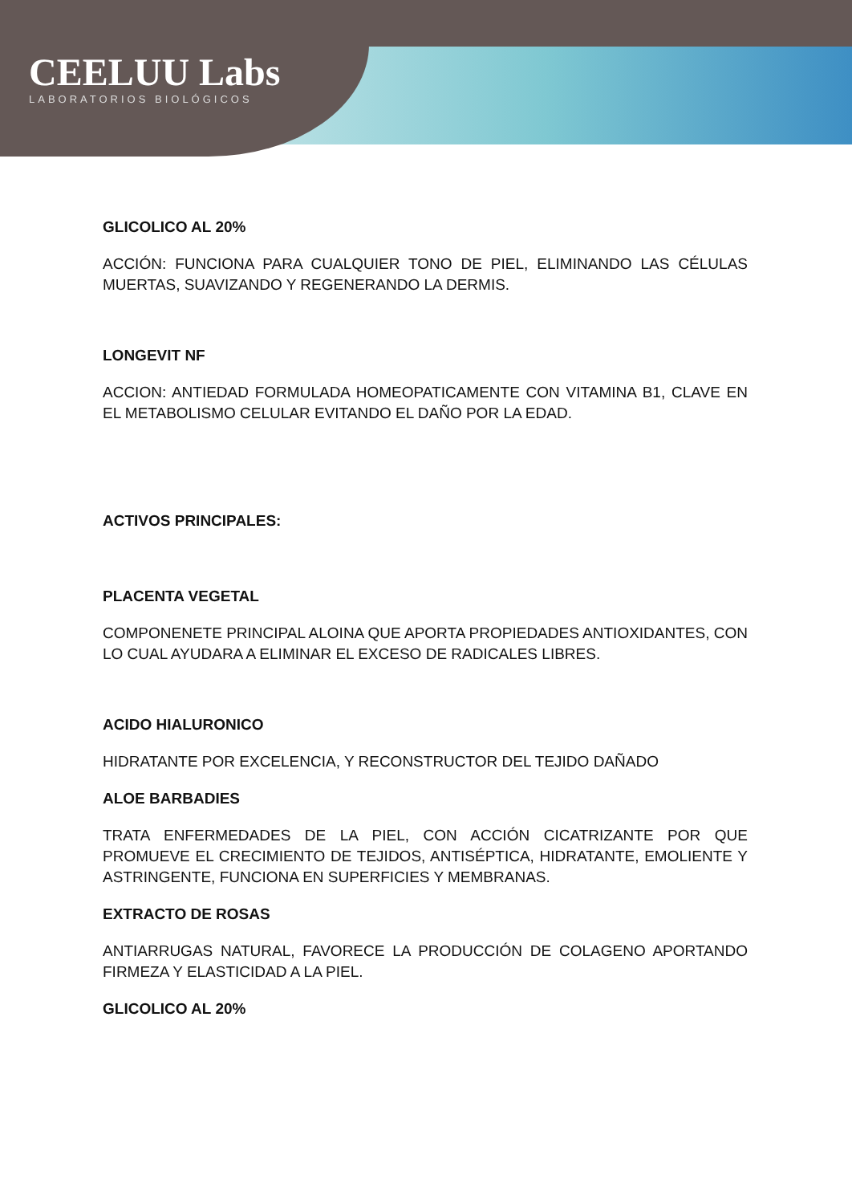CEELUU Labs
LABORATORIOS BIOLÓGICOS
GLICOLICO AL 20%
ACCIÓN: FUNCIONA PARA CUALQUIER TONO DE PIEL, ELIMINANDO LAS CÉLULAS MUERTAS, SUAVIZANDO Y REGENERANDO LA DERMIS.
LONGEVIT NF
ACCION: ANTIEDAD FORMULADA HOMEOPATICAMENTE CON VITAMINA B1, CLAVE EN EL METABOLISMO CELULAR EVITANDO EL DAÑO POR LA EDAD.
ACTIVOS PRINCIPALES:
PLACENTA VEGETAL
COMPONENETE PRINCIPAL ALOINA QUE APORTA PROPIEDADES ANTIOXIDANTES, CON LO CUAL AYUDARA A ELIMINAR EL EXCESO DE RADICALES LIBRES.
ACIDO HIALURONICO
HIDRATANTE POR EXCELENCIA, Y RECONSTRUCTOR DEL TEJIDO DAÑADO
ALOE BARBADIES
TRATA ENFERMEDADES DE LA PIEL, CON ACCIÓN CICATRIZANTE POR QUE PROMUEVE EL CRECIMIENTO DE TEJIDOS, ANTISÉPTICA, HIDRATANTE, EMOLIENTE Y ASTRINGENTE, FUNCIONA EN SUPERFICIES Y MEMBRANAS.
EXTRACTO DE ROSAS
ANTIARRUGAS NATURAL, FAVORECE LA PRODUCCIÓN DE COLAGENO APORTANDO FIRMEZA Y ELASTICIDAD A LA PIEL.
GLICOLICO AL 20%